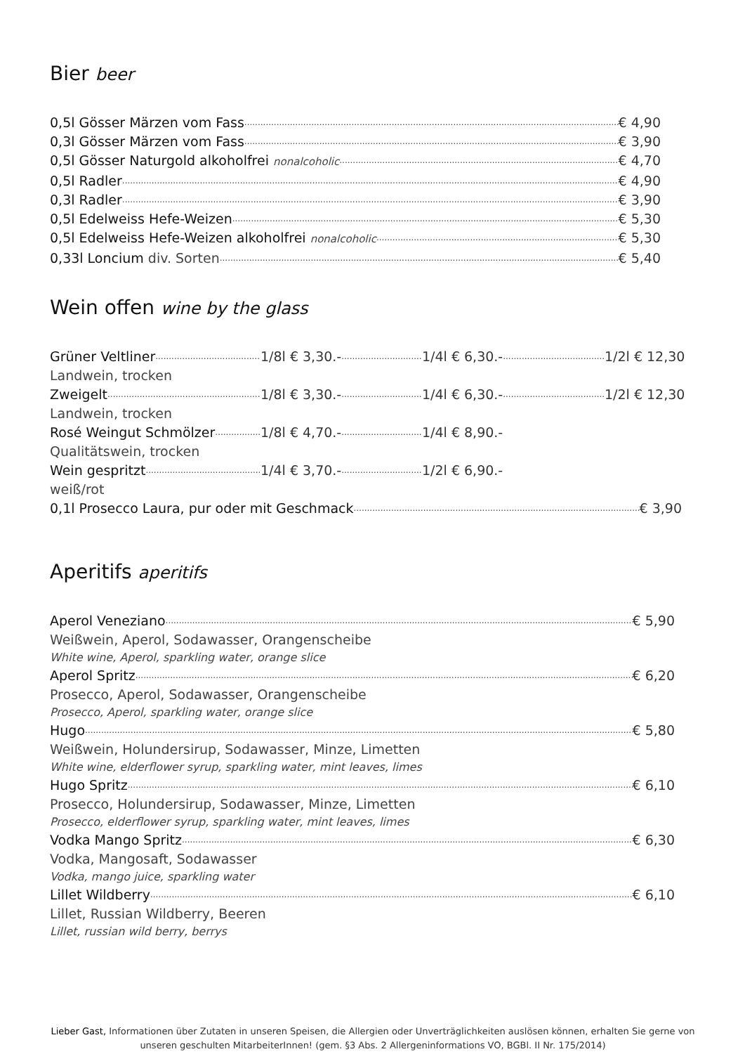Bier beer
0,5l Gösser Märzen vom Fass € 4,90
0,3l Gösser Märzen vom Fass € 3,90
0,5l Gösser Naturgold alkoholfrei nonalcoholic € 4,70
0,5l Radler € 4,90
0,3l Radler € 3,90
0,5l Edelweiss Hefe-Weizen € 5,30
0,5l Edelweiss Hefe-Weizen alkoholfrei nonalcoholic € 5,30
0,33l Loncium div. Sorten € 5,40
Wein offen wine by the glass
Grüner Veltliner 1/8l € 3,30.- 1/4l € 6,30.- 1/2l € 12,30
Landwein, trocken
Zweigelt 1/8l € 3,30.- 1/4l € 6,30.- 1/2l € 12,30
Landwein, trocken
Rosé Weingut Schmölzer 1/8l € 4,70.- 1/4l € 8,90.-
Qualitätswein, trocken
Wein gespritzt 1/4l € 3,70.- 1/2l € 6,90.-
weiß/rot
0,1l Prosecco Laura, pur oder mit Geschmack € 3,90
Aperitifs aperitifs
Aperol Veneziano € 5,90
Weißwein, Aperol, Sodawasser, Orangenscheibe
White wine, Aperol, sparkling water, orange slice
Aperol Spritz € 6,20
Prosecco, Aperol, Sodawasser, Orangenscheibe
Prosecco, Aperol, sparkling water, orange slice
Hugo € 5,80
Weißwein, Holundersirup, Sodawasser, Minze, Limetten
White wine, elderflower syrup, sparkling water, mint leaves, limes
Hugo Spritz € 6,10
Prosecco, Holundersirup, Sodawasser, Minze, Limetten
Prosecco, elderflower syrup, sparkling water, mint leaves, limes
Vodka Mango Spritz € 6,30
Vodka, Mangosaft, Sodawasser
Vodka, mango juice, sparkling water
Lillet Wildberry € 6,10
Lillet, Russian Wildberry, Beeren
Lillet, russian wild berry, berrys
Lieber Gast, Informationen über Zutaten in unseren Speisen, die Allergien oder Unverträglichkeiten auslösen können, erhalten Sie gerne von unseren geschulten MitarbeiterInnen! (gem. §3 Abs. 2 Allergeninformations VO, BGBl. II Nr. 175/2014)